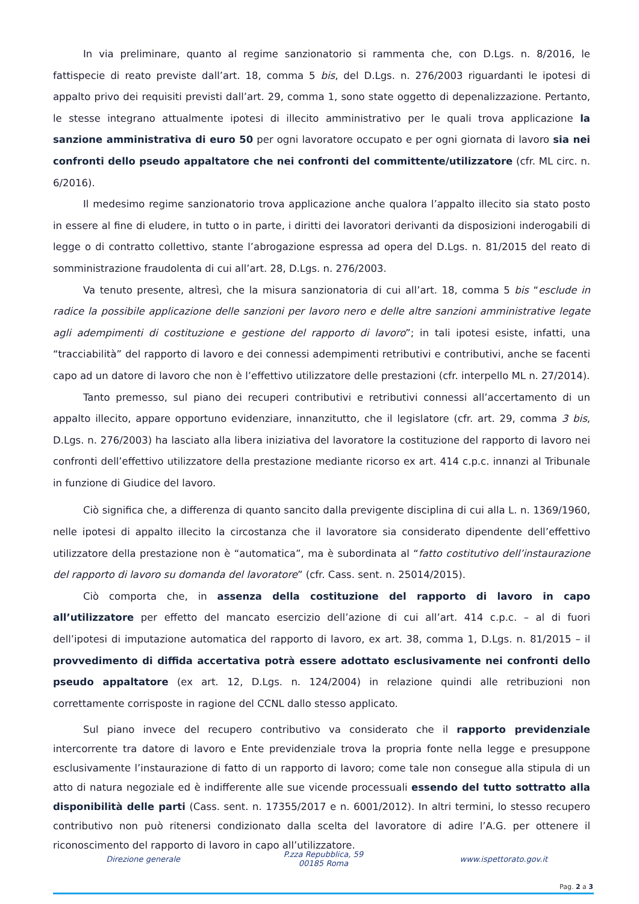In via preliminare, quanto al regime sanzionatorio si rammenta che, con D.Lgs. n. 8/2016, le fattispecie di reato previste dall’art. 18, comma 5 bis, del D.Lgs. n. 276/2003 riguardanti le ipotesi di appalto privo dei requisiti previsti dall’art. 29, comma 1, sono state oggetto di depenalizzazione. Pertanto, le stesse integrano attualmente ipotesi di illecito amministrativo per le quali trova applicazione la sanzione amministrativa di euro 50 per ogni lavoratore occupato e per ogni giornata di lavoro sia nei confronti dello pseudo appaltatore che nei confronti del committente/utilizzatore (cfr. ML circ. n. 6/2016).
Il medesimo regime sanzionatorio trova applicazione anche qualora l’appalto illecito sia stato posto in essere al fine di eludere, in tutto o in parte, i diritti dei lavoratori derivanti da disposizioni inderogabili di legge o di contratto collettivo, stante l’abrogazione espressa ad opera del D.Lgs. n. 81/2015 del reato di somministrazione fraudolenta di cui all’art. 28, D.Lgs. n. 276/2003.
Va tenuto presente, altresì, che la misura sanzionatoria di cui all’art. 18, comma 5 bis “esclude in radice la possibile applicazione delle sanzioni per lavoro nero e delle altre sanzioni amministrative legate agli adempimenti di costituzione e gestione del rapporto di lavoro”; in tali ipotesi esiste, infatti, una “tracciabilità” del rapporto di lavoro e dei connessi adempimenti retributivi e contributivi, anche se facenti capo ad un datore di lavoro che non è l’effettivo utilizzatore delle prestazioni (cfr. interpello ML n. 27/2014).
Tanto premesso, sul piano dei recuperi contributivi e retributivi connessi all’accertamento di un appalto illecito, appare opportuno evidenziare, innanzitutto, che il legislatore (cfr. art. 29, comma 3 bis, D.Lgs. n. 276/2003) ha lasciato alla libera iniziativa del lavoratore la costituzione del rapporto di lavoro nei confronti dell’effettivo utilizzatore della prestazione mediante ricorso ex art. 414 c.p.c. innanzi al Tribunale in funzione di Giudice del lavoro.
Ciò significa che, a differenza di quanto sancito dalla previgente disciplina di cui alla L. n. 1369/1960, nelle ipotesi di appalto illecito la circostanza che il lavoratore sia considerato dipendente dell’effettivo utilizzatore della prestazione non è “automatica”, ma è subordinata al “fatto costitutivo dell’instaurazione del rapporto di lavoro su domanda del lavoratore” (cfr. Cass. sent. n. 25014/2015).
Ciò comporta che, in assenza della costituzione del rapporto di lavoro in capo all’utilizzatore per effetto del mancato esercizio dell’azione di cui all’art. 414 c.p.c. – al di fuori dell’ipotesi di imputazione automatica del rapporto di lavoro, ex art. 38, comma 1, D.Lgs. n. 81/2015 – il provvedimento di diffida accertativa potrà essere adottato esclusivamente nei confronti dello pseudo appaltatore (ex art. 12, D.Lgs. n. 124/2004) in relazione quindi alle retribuzioni non correttamente corrisposte in ragione del CCNL dallo stesso applicato.
Sul piano invece del recupero contributivo va considerato che il rapporto previdenziale intercorrente tra datore di lavoro e Ente previdenziale trova la propria fonte nella legge e presuppone esclusivamente l’instaurazione di fatto di un rapporto di lavoro; come tale non consegue alla stipula di un atto di natura negoziale ed è indifferente alle sue vicende processuali essendo del tutto sottratto alla disponibilità delle parti (Cass. sent. n. 17355/2017 e n. 6001/2012). In altri termini, lo stesso recupero contributivo non può ritenersi condizionato dalla scelta del lavoratore di adire l’A.G. per ottenere il riconoscimento del rapporto di lavoro in capo all’utilizzatore.
Direzione generale
P.zza Repubblica, 59
00185 Roma
www.ispettorato.gov.it
Pag. 2 a 3